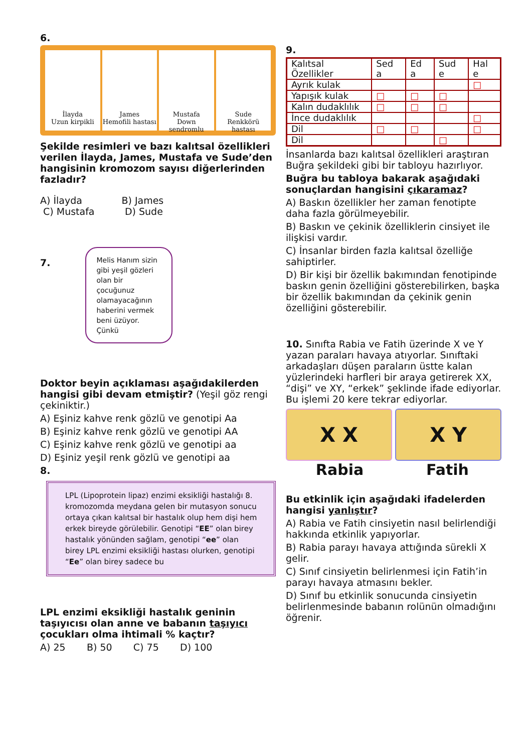6.
İlayda
Uzun kirpikli
James
Hemofili hastası
Mustafa
Down sendromlu
Sude
Renkkörü hastası
Şekilde resimleri ve bazı kalıtsal özellikleri verilen İlayda, James, Mustafa ve Sude’den hangisinin kromozom sayısı diğerlerinden fazladır?
A) İlayda B) James
C) Mustafa D) Sude
7.
Melis Hanım sizin gibi yeşil gözleri olan bir çocuğunuz olamayacağının haberini vermek beni üzüyor. Çünkü
Doktor beyin açıklaması aşağıdakilerden hangisi gibi devam etmiştir? (Yeşil göz rengi çekiniktir.)
A) Eşiniz kahve renk gözlü ve genotipi Aa
B) Eşiniz kahve renk gözlü ve genotipi AA
C) Eşiniz kahve renk gözlü ve genotipi aa
D) Eşiniz yeşil renk gözlü ve genotipi aa
8.
LPL (Lipoprotein lipaz) enzimi eksikliği hastalığı 8. kromozomda meydana gelen bir mutasyon sonucu ortaya çıkan kalıtsal bir hastalık olup hem dişi hem erkek bireyde görülebilir. Genotipi “EE” olan birey hastalık yönünden sağlam, genotipi “ee” olan birey LPL enzimi eksikliği hastası olurken, genotipi “Ee” olan birey sadece bu
LPL enzimi eksikliği hastalık geninin taşıyıcısı olan anne ve babanın taşıyıcı çocukları olma ihtimali % kaçtır?
A) 25 B) 50 C) 75 D) 100
9.
| Kalıtsal Özellikler | Sed a | Ed a | Sud e | Hal e |
| Ayrık kulak | | | | □ |
| Yapışık kulak | □ | □ | □ | |
| Kalın dudaklılık | □ | □ | □ | |
| İnce dudaklılık | | | | □ |
| Dil | □ | □ | | □ |
| Dil | | | □ | |
İnsanlarda bazı kalıtsal özellikleri araştıran Buğra şekildeki gibi bir tabloyu hazırlıyor.
Buğra bu tabloya bakarak aşağıdaki sonuçlardan hangisini çıkaramaz?
A) Baskın özellikler her zaman fenotipte daha fazla görülmeyebilir.
B) Baskın ve çekinik özelliklerin cinsiyet ile ilişkisi vardır.
C) İnsanlar birden fazla kalıtsal özelliğe sahiptirler.
D) Bir kişi bir özellik bakımından fenotipinde baskın genin özelliğini gösterebilirken, başka bir özellik bakımından da çekinik genin özelliğini gösterebilir.
10. Sınıfta Rabia ve Fatih üzerinde X ve Y yazan paraları havaya atıyorlar. Sınıftaki arkadaşları düşen paraların üstte kalan yüzlerindeki harfleri bir araya getirerek XX, “dişi” ve XY, “erkek” şeklinde ifade ediyorlar. Bu işlemi 20 kere tekrar ediyorlar.
X X X Y
Rabia Fatih
Bu etkinlik için aşağıdaki ifadelerden hangisi yanlıştır?
A) Rabia ve Fatih cinsiyetin nasıl belirlendiği hakkında etkinlik yapıyorlar.
B) Rabia parayı havaya attığında sürekli X gelir.
C) Sınıf cinsiyetin belirlenmesi için Fatih’in parayı havaya atmasını bekler.
D) Sınıf bu etkinlik sonucunda cinsiyetin belirlenmesinde babanın rolünün olmadığını öğrenir.